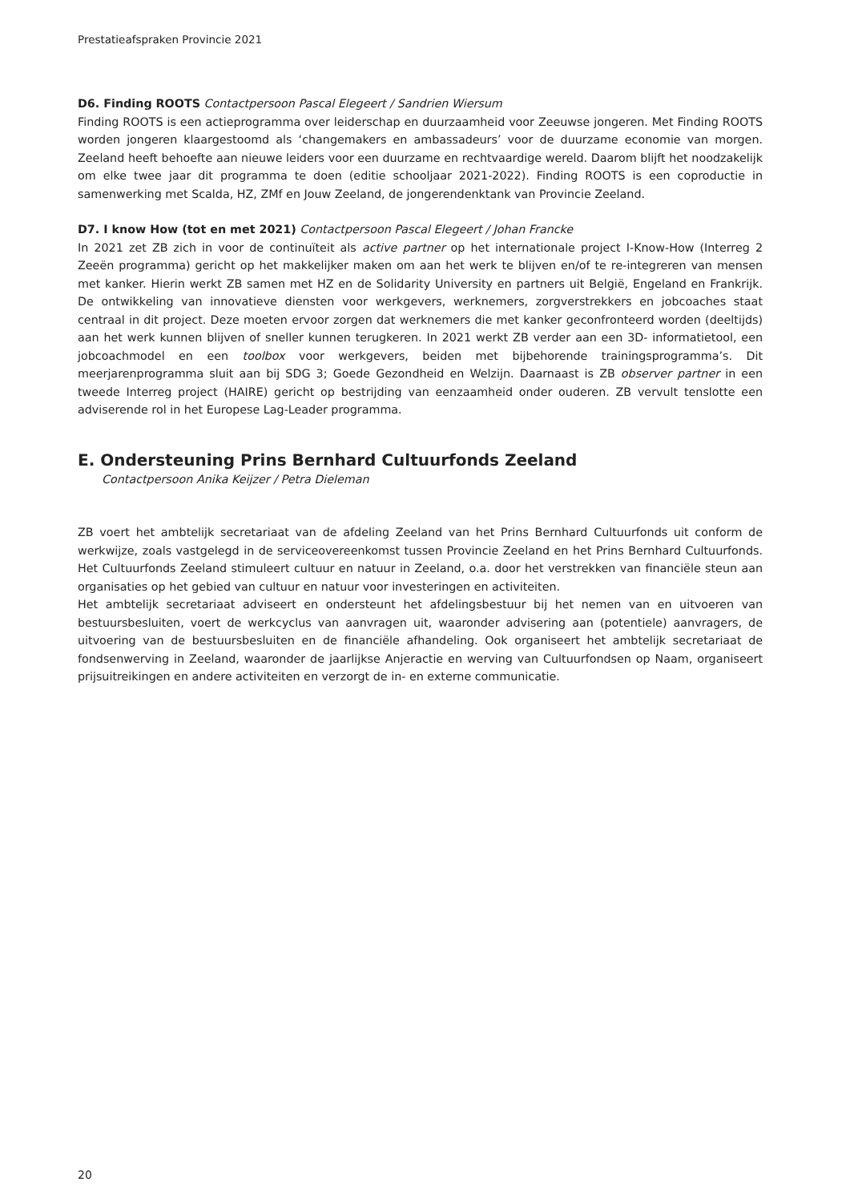Prestatieafspraken Provincie 2021
D6. Finding ROOTS Contactpersoon Pascal Elegeert / Sandrien Wiersum
Finding ROOTS is een actieprogramma over leiderschap en duurzaamheid voor Zeeuwse jongeren. Met Finding ROOTS worden jongeren klaargestoomd als ‘changemakers en ambassadeurs’ voor de duurzame economie van morgen. Zeeland heeft behoefte aan nieuwe leiders voor een duurzame en rechtvaardige wereld. Daarom blijft het noodzakelijk om elke twee jaar dit programma te doen (editie schooljaar 2021-2022). Finding ROOTS is een coproductie in samenwerking met Scalda, HZ, ZMf en Jouw Zeeland, de jongerendenktank van Provincie Zeeland.
D7. I know How (tot en met 2021) Contactpersoon Pascal Elegeert / Johan Francke
In 2021 zet ZB zich in voor de continuïteit als active partner op het internationale project I-Know-How (Interreg 2 Zeeën programma) gericht op het makkelijker maken om aan het werk te blijven en/of te re-integreren van mensen met kanker. Hierin werkt ZB samen met HZ en de Solidarity University en partners uit België, Engeland en Frankrijk. De ontwikkeling van innovatieve diensten voor werkgevers, werknemers, zorgverstrekkers en jobcoaches staat centraal in dit project. Deze moeten ervoor zorgen dat werknemers die met kanker geconfronteerd worden (deeltijds) aan het werk kunnen blijven of sneller kunnen terugkeren. In 2021 werkt ZB verder aan een 3D- informatietool, een jobcoachmodel en een toolbox voor werkgevers, beiden met bijbehorende trainingsprogramma’s. Dit meerjarenprogramma sluit aan bij SDG 3; Goede Gezondheid en Welzijn. Daarnaast is ZB observer partner in een tweede Interreg project (HAIRE) gericht op bestrijding van eenzaamheid onder ouderen. ZB vervult tenslotte een adviserende rol in het Europese Lag-Leader programma.
E. Ondersteuning Prins Bernhard Cultuurfonds Zeeland
Contactpersoon Anika Keijzer / Petra Dieleman
ZB voert het ambtelijk secretariaat van de afdeling Zeeland van het Prins Bernhard Cultuurfonds uit conform de werkwijze, zoals vastgelegd in de serviceovereenkomst tussen Provincie Zeeland en het Prins Bernhard Cultuurfonds. Het Cultuurfonds Zeeland stimuleert cultuur en natuur in Zeeland, o.a. door het verstrekken van financiële steun aan organisaties op het gebied van cultuur en natuur voor investeringen en activiteiten.
Het ambtelijk secretariaat adviseert en ondersteunt het afdelingsbestuur bij het nemen van en uitvoeren van bestuursbesluiten, voert de werkcyclus van aanvragen uit, waaronder advisering aan (potentiele) aanvragers, de uitvoering van de bestuursbesluiten en de financiële afhandeling. Ook organiseert het ambtelijk secretariaat de fondsenwerving in Zeeland, waaronder de jaarlijkse Anjeractie en werving van Cultuurfondsen op Naam, organiseert prijsuitreikingen en andere activiteiten en verzorgt de in- en externe communicatie.
20